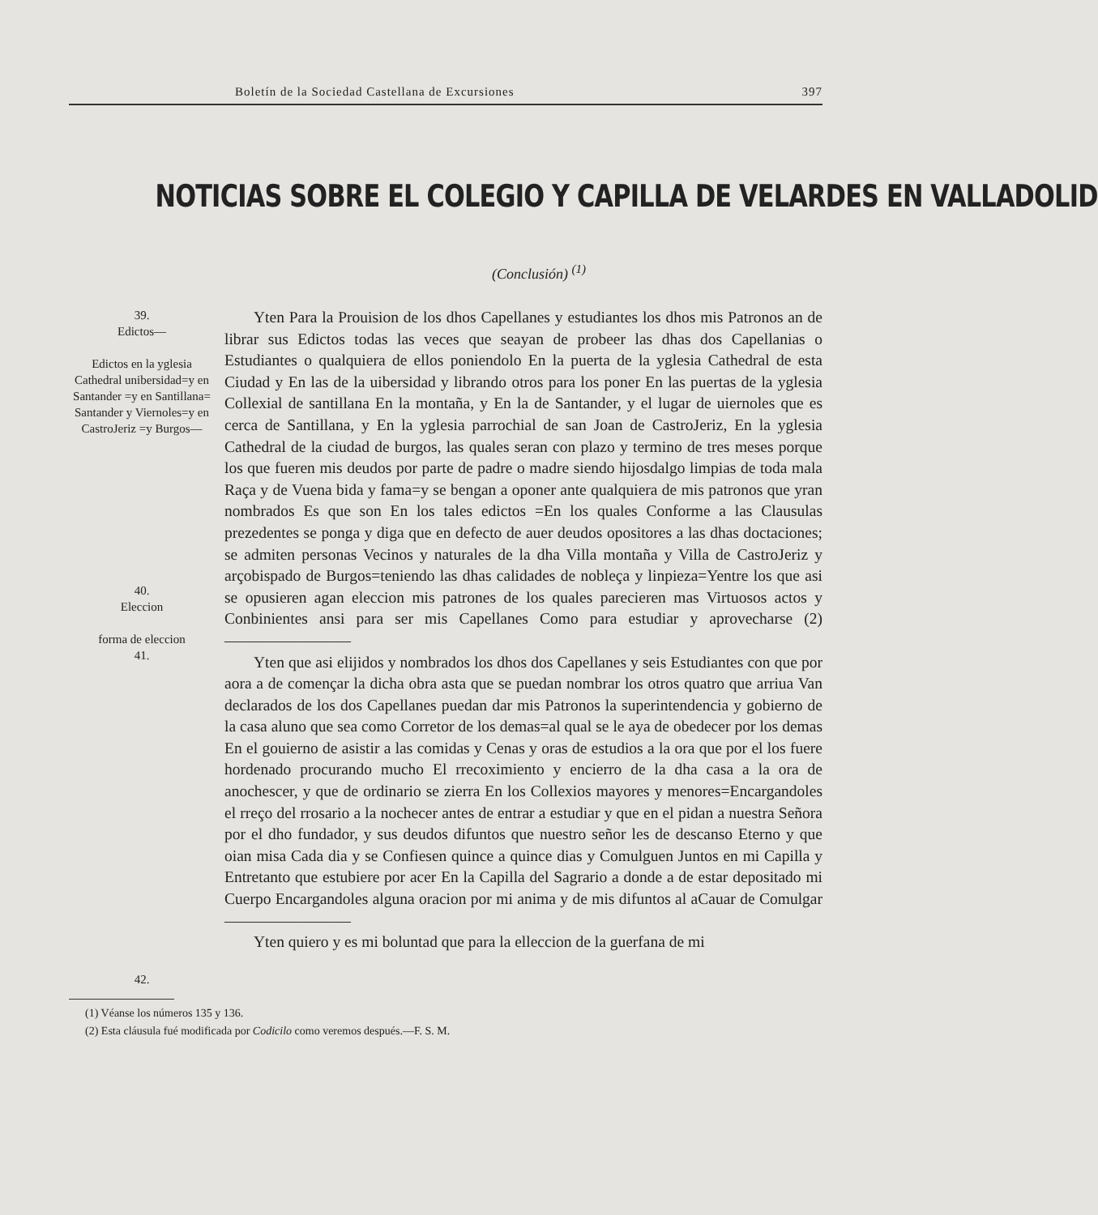Boletín de la Sociedad Castellana de Excursiones 397
NOTICIAS SOBRE EL COLEGIO Y CAPILLA DE VELARDES EN VALLADOLID
(Conclusión) <sup>(1)</sup>
39.
Edictos—
Edictos en la yglesia Cathedral unibersidad=y en Santander =y en Santillana= Santander y Viernoles=y en CastroJeriz =y Burgos—
40.
Eleccion
forma de eleccion
41.
42.
Yten Para la Prouision de los dhos Capellanes y estudiantes los dhos mis Patronos an de librar sus Edictos todas las veces que seayan de probeer las dhas dos Capellanias o Estudiantes o qualquiera de ellos poniendolo En la puerta de la yglesia Cathedral de esta Ciudad y En las de la uibersidad y librando otros para los poner En las puertas de la yglesia Collexial de santillana En la montaña, y En la de Santander, y el lugar de uiernoles que es cerca de Santillana, y En la yglesia parrochial de san Joan de CastroJeriz, En la yglesia Cathedral de la ciudad de burgos, las quales seran con plazo y termino de tres meses porque los que fueren mis deudos por parte de padre o madre siendo hijosdalgo limpias de toda mala Raça y de Vuena bida y fama=y se bengan a oponer ante qualquiera de mis patronos que yran nombrados Es que son En los tales edictos =En los quales Conforme a las Clausulas prezedentes se ponga y diga que en defecto de auer deudos opositores a las dhas doctaciones; se admiten personas Vecinos y naturales de la dha Villa montaña y Villa de CastroJeriz y arçobispado de Burgos=teniendo las dhas calidades de nobleça y linpieza=Yentre los que asi se opusieren agan eleccion mis patrones de los quales parecieren mas Virtuosos actos y Conbinientes ansi para ser mis Capellanes Como para estudiar y aprovecharse (2) ————————
Yten que asi elijidos y nombrados los dhos dos Capellanes y seis Estudiantes con que por aora a de començar la dicha obra asta que se puedan nombrar los otros quatro que arriua Van declarados de los dos Capellanes puedan dar mis Patronos la superintendencia y gobierno de la casa aluno que sea como Corretor de los demas=al qual se le aya de obedecer por los demas En el gouierno de asistir a las comidas y Cenas y oras de estudios a la ora que por el los fuere hordenado procurando mucho El rrecoximiento y encierro de la dha casa a la ora de anochescer, y que de ordinario se zierra En los Collexios mayores y menores=Encargandoles el rreço del rrosario a la nochecer antes de entrar a estudiar y que en el pidan a nuestra Señora por el dho fundador, y sus deudos difuntos que nuestro señor les de descanso Eterno y que oian misa Cada dia y se Confiesen quince a quince dias y Comulguen Juntos en mi Capilla y Entretanto que estubiere por acer En la Capilla del Sagrario a donde a de estar depositado mi Cuerpo Encargandoles alguna oracion por mi anima y de mis difuntos al aCauar de Comulgar ————————
Yten quiero y es mi boluntad que para la elleccion de la guerfana de mi
(1) Véanse los números 135 y 136.
(2) Esta cláusula fué modificada por Codicilo como veremos después.—F. S. M.